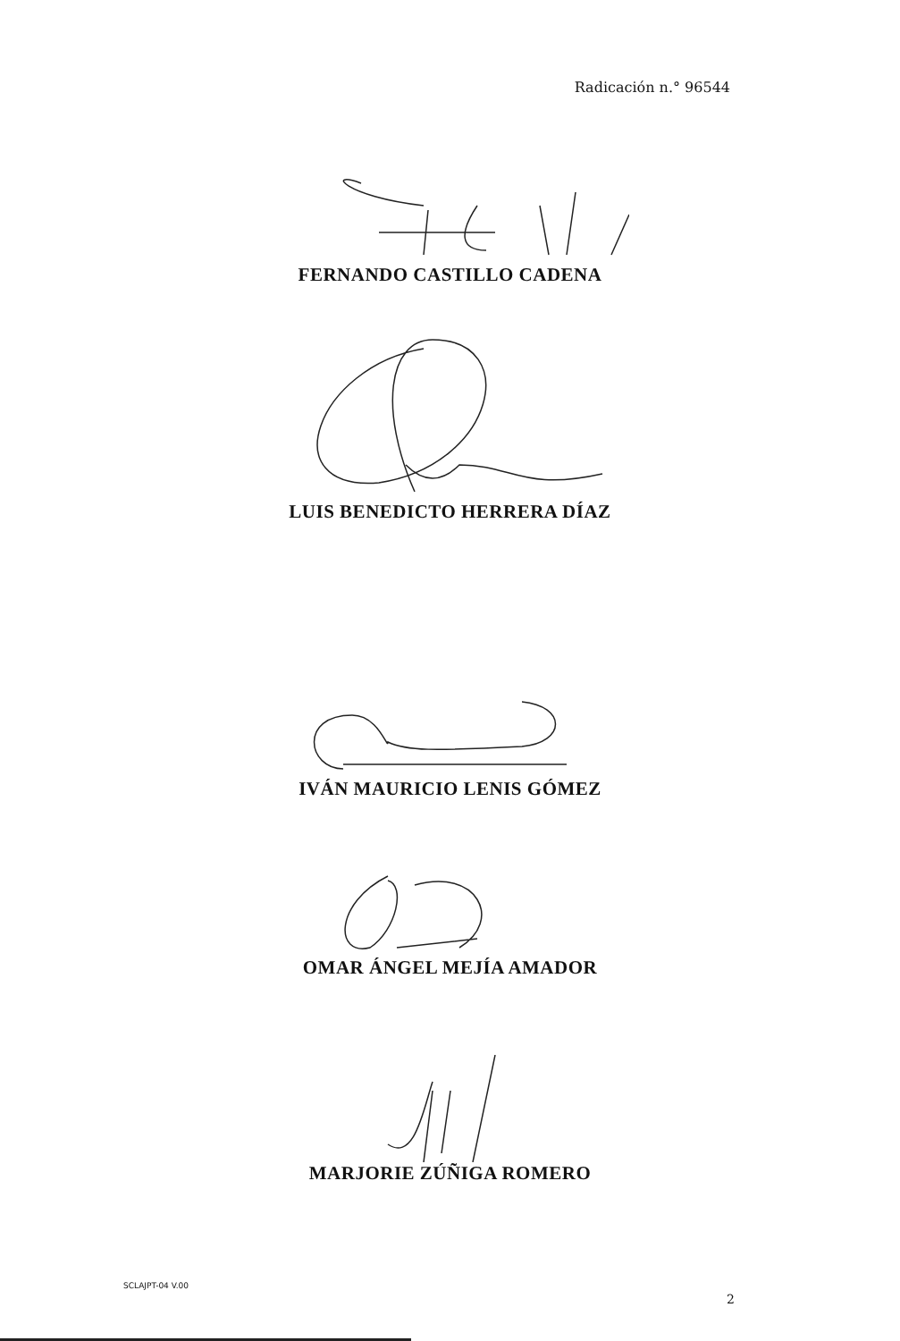Radicación n.° 96544
FERNANDO CASTILLO CADENA
LUIS BENEDICTO HERRERA DÍAZ
IVÁN MAURICIO LENIS GÓMEZ
OMAR ÁNGEL MEJÍA AMADOR
MARJORIE ZÚÑIGA ROMERO
SCLAJPT-04 V.00
2